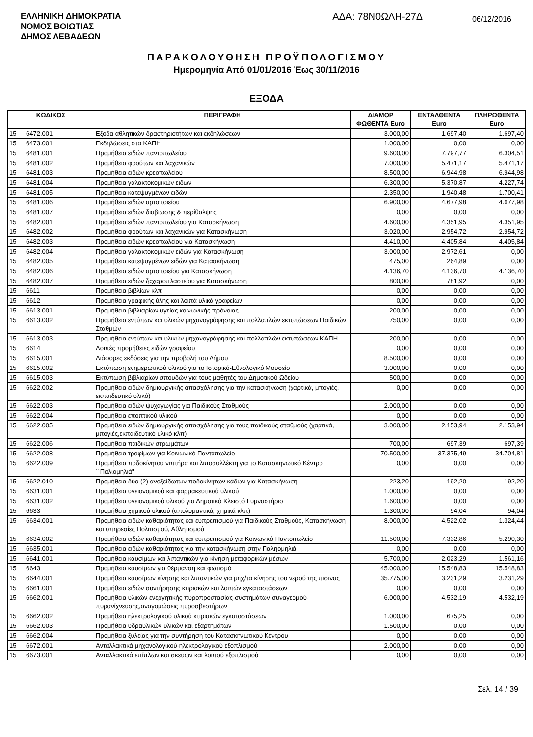ΕΛΛΗΝΙΚΗ ΔΗΜΟΚΡΑΤΙΑ
ΝΟΜΟΣ ΒΟΙΩΤΙΑΣ
ΔΗΜΟΣ ΛΕΒΑΔΕΩΝ
ΑΔΑ: 78Ν0ΩΛΗ-27Δ
06/12/2016
ΠΑΡΑΚΟΛΟΥΘΗΣΗ ΠΡΟΫΠΟΛΟΓΙΣΜΟΥ
Ημερομηνία Από 01/01/2016 Έως 30/11/2016
ΕΞΟΔΑ
| ΚΩΔΙΚΟΣ | | ΠΕΡΙΓΡΑΦΗ | ΔΙΑΜΟΡ ΦΩΘΕΝΤΑ Euro | ΕΝΤΑΛΘΕΝΤΑ Euro | ΠΛΗΡΩΘΕΝΤΑ Euro |
| --- | --- | --- | --- | --- | --- |
| 15 | 6472.001 | Εξοδα αθλητικών δραστηριοτήτων και εκδηλώσεων | 3.000,00 | 1.697,40 | 1.697,40 |
| 15 | 6473.001 | Εκδηλώσεις στα ΚΑΠΗ | 1.000,00 | 0,00 | 0,00 |
| 15 | 6481.001 | Προμήθεια ειδών παντοπωλείου | 9.600,00 | 7.797,77 | 6.304,51 |
| 15 | 6481.002 | Προμήθεια φρούτων και λαχανικών | 7.000,00 | 5.471,17 | 5.471,17 |
| 15 | 6481.003 | Προμήθεια ειδών κρεοπωλείου | 8.500,00 | 6.944,98 | 6.944,98 |
| 15 | 6481.004 | Προμήθεια γαλακτοκομικών ειδων | 6.300,00 | 5.370,87 | 4.227,74 |
| 15 | 6481.005 | Προμήθεια κατεψυγμένων ειδών | 2.350,00 | 1.940,48 | 1.700,41 |
| 15 | 6481.006 | Προμήθεια ειδών αρτοποιείου | 6.900,00 | 4.677,98 | 4.677,98 |
| 15 | 6481.007 | Προμήθεια ειδών διαβιωσης & περίθαλψης | 0,00 | 0,00 | 0,00 |
| 15 | 6482.001 | Προμήθεια ειδών παντοπωλείου για Κατασκήνωση | 4.600,00 | 4.351,95 | 4.351,95 |
| 15 | 6482.002 | Προμήθεια φρούτων και λαχανικών για Κατασκήνωση | 3.020,00 | 2.954,72 | 2.954,72 |
| 15 | 6482.003 | Προμήθεια ειδών κρεοπωλείου για Κατασκήνωση | 4.410,00 | 4.405,84 | 4.405,84 |
| 15 | 6482.004 | Προμήθεια γαλακτοκομικών ειδών για Κατασκήνωση | 3.000,00 | 2.972,61 | 0,00 |
| 15 | 6482.005 | Προμήθεια κατεψυγμένων ειδών για Κατασκήνωση | 475,00 | 264,89 | 0,00 |
| 15 | 6482.006 | Προμήθεια ειδών αρτοποιείου για Κατασκήνωση | 4.136,70 | 4.136,70 | 4.136,70 |
| 15 | 6482.007 | Προμήθεια ειδών ζαχαροπλαστείου για Κατασκήνωση | 800,00 | 781,92 | 0,00 |
| 15 | 6611 | Προμήθεια βιβλίων κλπ | 0,00 | 0,00 | 0,00 |
| 15 | 6612 | Προμήθεια γραφικής ύλης και λοιπά υλικά γραφείων | 0,00 | 0,00 | 0,00 |
| 15 | 6613.001 | Προμήθεια βιβλιαρίων υγείας κοινωνικής πρόνοιας | 200,00 | 0,00 | 0,00 |
| 15 | 6613.002 | Προμήθεια εντύπων και υλικών μηχανογράφησης και πολλαπλών εκτυπώσεων Παιδικών Σταθμών | 750,00 | 0,00 | 0,00 |
| 15 | 6613.003 | Προμήθεια εντύπων και υλικών μηχανογράφησης και πολλαπλών εκτυπώσεων ΚΑΠΗ | 200,00 | 0,00 | 0,00 |
| 15 | 6614 | Λοιπές προμήθειες ειδών γραφείου | 0,00 | 0,00 | 0,00 |
| 15 | 6615.001 | Διάφορες εκδόσεις για την προβολή του Δήμου | 8.500,00 | 0,00 | 0,00 |
| 15 | 6615.002 | Εκτύπωση ενημερωτικού υλικού για το Ιστορικό-Εθνολογικό Μουσείο | 3.000,00 | 0,00 | 0,00 |
| 15 | 6615.003 | Εκτύπωση βιβλιαρίων σπουδών για τους μαθητές του Δημοτικού Ωδείου | 500,00 | 0,00 | 0,00 |
| 15 | 6622.002 | Προμήθεια ειδών δημιουργικής απασχόλησης για την κατασκήνωση (χαρτικά, μπογιές, εκπαιδευτικό υλικό) | 0,00 | 0,00 | 0,00 |
| 15 | 6622.003 | Προμήθεια ειδών ψυχαγωγίας για Παιδικούς Σταθμούς | 2.000,00 | 0,00 | 0,00 |
| 15 | 6622.004 | Προμήθεια εποπτικού υλικού | 0,00 | 0,00 | 0,00 |
| 15 | 6622.005 | Προμήθεια ειδών δημιουργικής απασχόλησης για τους παιδικούς σταθμούς (χαρτικά, μπογιές,εκπαιδευτικό υλικό κλπ) | 3.000,00 | 2.153,94 | 2.153,94 |
| 15 | 6622.006 | Προμήθεια παιδικών στρωμάτων | 700,00 | 697,39 | 697,39 |
| 15 | 6622.008 | Προμήθεια τροφίμων για Κοινωνικό Παντοπωλείο | 70.500,00 | 37.375,49 | 34.704,81 |
| 15 | 6622.009 | Προμήθεια ποδοκίνητου νιπτήρα και λιποσυλλέκτη για το Κατασκηνωτικό Κέντρο ΄΄Παλιομηλιά'' | 0,00 | 0,00 | 0,00 |
| 15 | 6622.010 | Προμήθεια δύο (2) ανοξείδωτων ποδοκίνητων κάδων για Κατασκήνωση | 223,20 | 192,20 | 192,20 |
| 15 | 6631.001 | Προμήθεια υγειονομικού και φαρμακευτικού υλικού | 1.000,00 | 0,00 | 0,00 |
| 15 | 6631.002 | Προμήθεια υγειονομικού υλικού για Δημοτικό Κλειστό Γυμναστήριο | 1.600,00 | 0,00 | 0,00 |
| 15 | 6633 | Προμήθεια χημικού υλικού (απολυμαντικά, χημικά κλπ) | 1.300,00 | 94,04 | 94,04 |
| 15 | 6634.001 | Προμήθεια ειδών καθαριότητας και ευπρεπισμού για Παιδικούς Σταθμούς, Κατασκήνωση και υπηρεσίες Πολιτισμού, Αθλητισμού | 8.000,00 | 4.522,02 | 1.324,44 |
| 15 | 6634.002 | Προμήθεια ειδών καθαριότητας και ευπρεπισμού για Κοινωνικό Παντοπωλείο | 11.500,00 | 7.332,86 | 5.290,30 |
| 15 | 6635.001 | Προμήθεια ειδών καθαριότητας για την κατασκήνωση στην Παληομηλιά | 0,00 | 0,00 | 0,00 |
| 15 | 6641.001 | Προμήθεια καυσίμων και λιπαντικών για κίνηση μεταφορικών μέσων | 5.700,00 | 2.023,29 | 1.561,16 |
| 15 | 6643 | Προμήθεια καυσίμων για θέρμανση και φωτισμό | 45.000,00 | 15.548,83 | 15.548,83 |
| 15 | 6644.001 | Προμήθεια καυσίμων κίνησης και λιπαντικών για μηχ/τα κίνησης του νερού της πισινας | 35.775,00 | 3.231,29 | 3.231,29 |
| 15 | 6661.001 | Προμήθεια ειδών συντήρησης κτιριακών και λοιπών εγκαταστάσεων | 0,00 | 0,00 | 0,00 |
| 15 | 6662.001 | Προμήθεια υλικών ενεργητικής πυροπροστασίας-συστημάτων συναγερμού-πυρανίχνευσης,αναγομώσεις πυροσβεστήρων | 6.000,00 | 4.532,19 | 4.532,19 |
| 15 | 6662.002 | Προμήθεια ηλεκτρολογικού υλικού κτιριακών εγκαταστάσεων | 1.000,00 | 675,25 | 0,00 |
| 15 | 6662.003 | Προμήθεια υδραυλικών υλικών και εξαρτημάτων | 1.500,00 | 0,00 | 0,00 |
| 15 | 6662.004 | Προμήθεια ξυλείας για την συντήρηση του Κατασκηνωτικού Κέντρου | 0,00 | 0,00 | 0,00 |
| 15 | 6672.001 | Ανταλλακτικά μηχανολογικού-ηλεκτρολογικού εξοπλισμού | 2.000,00 | 0,00 | 0,00 |
| 15 | 6673.001 | Ανταλλακτικά επίπλων και σκευών και λοιπού εξοπλισμού | 0,00 | 0,00 | 0,00 |
Σελ. 14 / 39